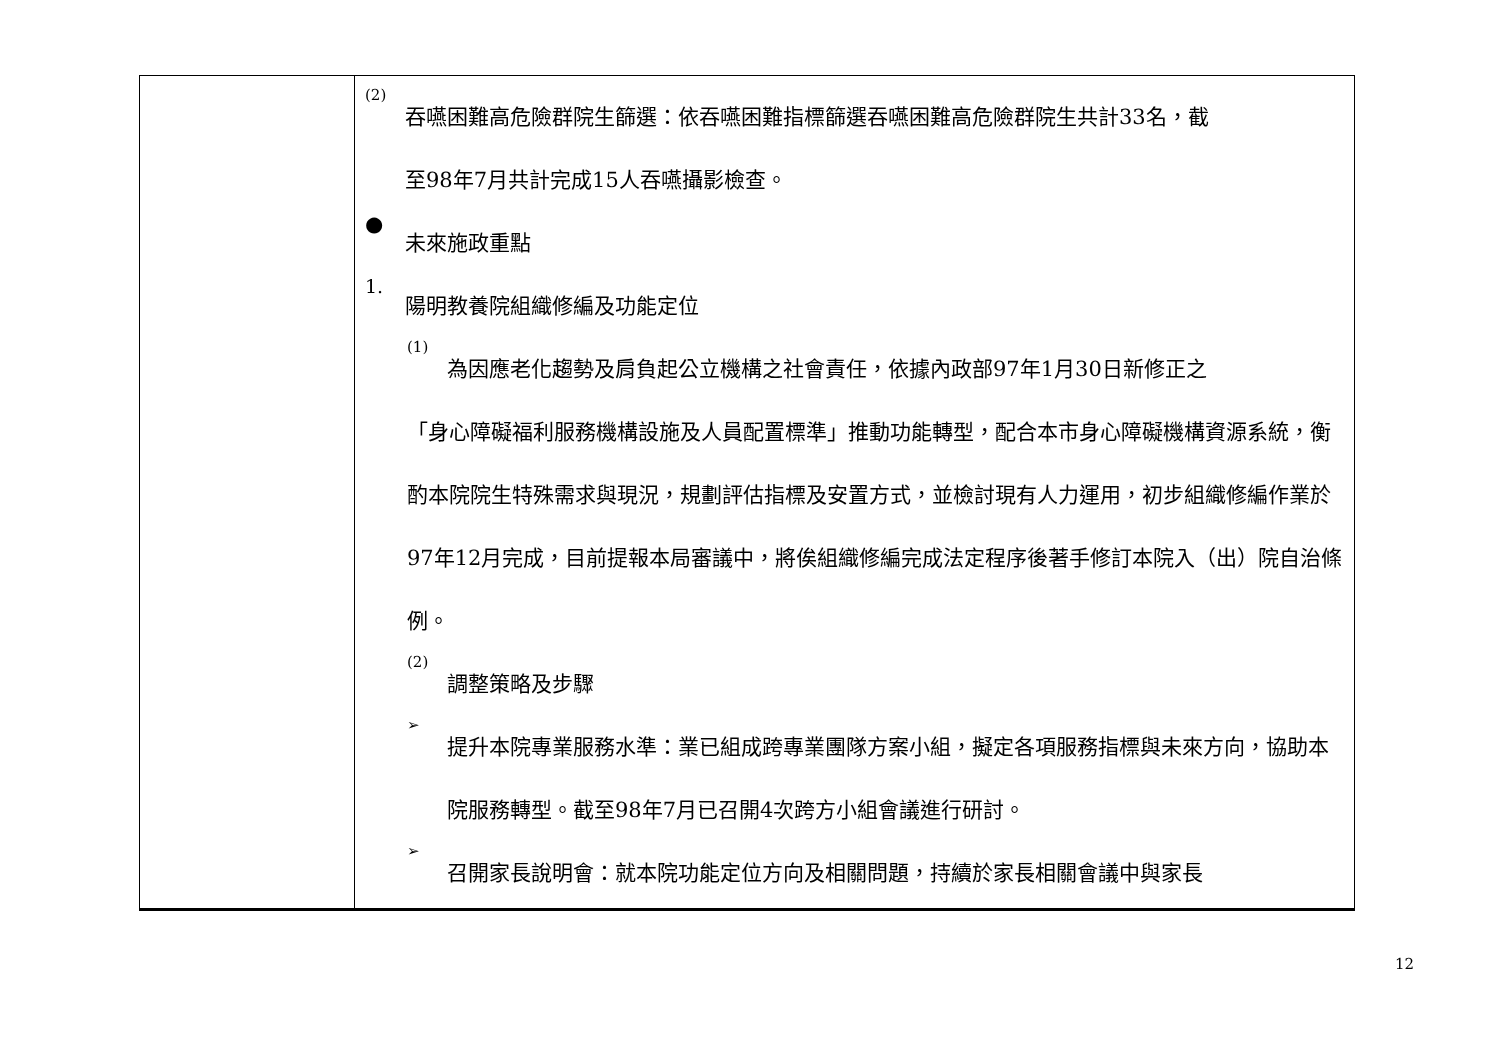| | (2) 吞嚥困難高危險群院生篩選：依吞嚥困難指標篩選吞嚥困難高危險群院生共計33名，截 至98年7月共計完成15人吞嚥攝影檢查。 ● 未來施政重點 1. 陽明教養院組織修編及功能定位 (1) 為因應老化趨勢及肩負起公立機構之社會責任，依據內政部97年1月30日新修正之 「身心障礙福利服務機構設施及人員配置標準」推動功能轉型，配合本市身心障礙機構資源系統，衡酌本院院生特殊需求與現況，規劃評估指標及安置方式，並檢討現有人力運用，初步組織修編作業於97年12月完成，目前提報本局審議中，將俟組織修編完成法定程序後著手修訂本院入（出）院自治條例。 (2) 調整策略及步驟 ➢ 提升本院專業服務水準：業已組成跨專業團隊方案小組，擬定各項服務指標與未來方向，協助本院服務轉型。截至98年7月已召開4次跨方小組會議進行研討。 ➢ 召開家長說明會：就本院功能定位方向及相關問題，持續於家長相關會議中與家長 |
12